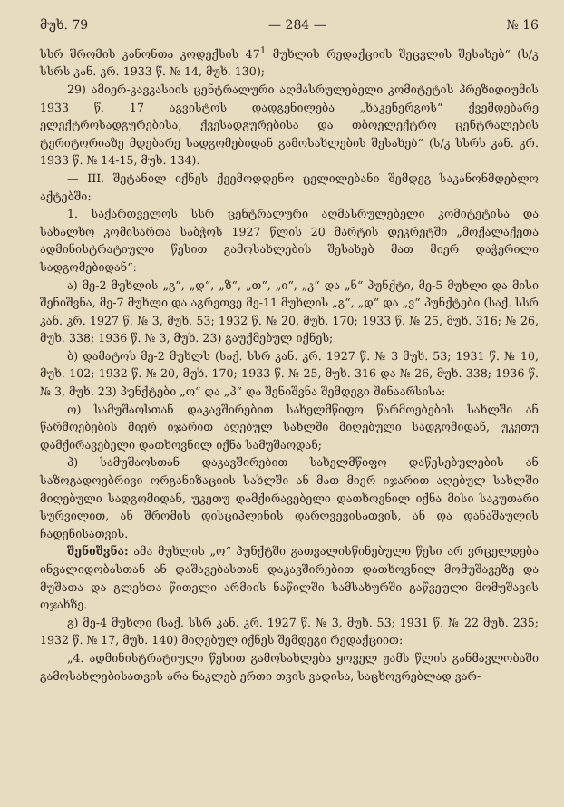მუხ. 79 — 284 — № 16
სსრ შრომის კანონთა კოდექსის 47<sup>1</sup> მუხლის რედაქციის შეცვლის შესახებ“ (ს/კ სსრს კან. კრ. 1933 წ. № 14, მუხ. 130);
29) ამიერ-კავკასიის ცენტრალური აღმასრულებელი კომიტეტის პრეზიდიუმის 1933 წ. 17 აგვისტოს დადგენილება „ხაკენერგოს“ ქვემდებარე ელექტროსადგურებისა, ქვესადგურებისა და თბოელექტრო ცენტრალების ტერიტორიაზე მდებარე სადგომებიდან გამოსახლების შესახებ“ (ს/კ სსრს კან. კრ. 1933 წ. № 14-15, მუხ. 134).
— III. შეტანილ იქნეს ქვემოდდენო ცვლილებანი შემდეგ საკანონმდებლო აქტებში:
1. საქართველოს სსრ ცენტრალური აღმასრულებელი კომიტეტისა და სახალხო კომისართა საბჭოს 1927 წლის 20 მარტის დეკრეტში „მოქალაქეთა ადმინისტრატიული წესით გამოსახლების შესახებ მათ მიერ დაჭერილი სადგომებიდან“:
ა) მე-2 მუხლის „გ“, „დ“, „ზ“, „თ“, „ი“, „კ“ და „ნ“ პუნქტი, მე-5 მუხლი და მისი შენიშვნა, მე-7 მუხლი და აგრეთვე მე-11 მუხლის „გ“, „დ“ და „ვ“ პუნქტები (საქ. სსრ კან. კრ. 1927 წ. № 3, მუხ. 53; 1932 წ. № 20, მუხ. 170; 1933 წ. № 25, მუხ. 316; № 26, მუხ. 338; 1936 წ. № 3, მუხ. 23) გაუქმებულ იქნეს;
ბ) დამატოს მე-2 მუხლს (საქ. სსრ კან. კრ. 1927 წ. № 3 მუხ. 53; 1931 წ. № 10, მუხ. 102; 1932 წ. № 20, მუხ. 170; 1933 წ. № 25, მუხ. 316 და № 26, მუხ. 338; 1936 წ. № 3, მუხ. 23) პუნქტები „ო“ და „პ“ და შენიშვნა შემდეგი შინაარსისა:
ო) სამუშაოსთან დაკავშირებით სახელმწიფო წარმოებების სახლში ან წარმოებების მიერ იჯარით აღებულ სახლში მიღებული სადგომიდან, უკეთუ დამქირავებელი დათხოვნილ იქნა სამუშაოდან;
პ) სამუშაოსთან დაკავშირებით სახელმწიფო დაწესებულების ან საზოგადოებრივი ორგანიზაციის სახლში ან მათ მიერ იჯარით აღებულ სახლში მიღებული სადგომიდან, უკეთუ დამქირავებელი დათხოვნილ იქნა მისი საკუთარი სურვილით, ან შრომის დისციპლინის დარღვევისათვის, ან და დანაშაულის ჩადენისათვის.
შენიშვნა: ამა მუხლის „ო“ პუნქტში გათვალისწინებული წესი არ ვრცელდება ინვალიდობასთან ან დაშავებასთან დაკავშირებით დათხოვნილ მომუშავეზე და მუშათა და გლეხთა წითელი არმიის ნაწილში სამსახურში გაწვეული მომუშავის ოჯახზე.
გ) მე-4 მუხლი (საქ. სსრ კან. კრ. 1927 წ. № 3, მუხ. 53; 1931 წ. № 22 მუხ. 235; 1932 წ. № 17, მუხ. 140) მიღებულ იქნეს შემდეგი რედაქციით:
„4. ადმინისტრატიული წესით გამოსახლება ყოველ ჟამს წლის განმავლობაში გამოსახლებისათვის არა ნაკლებ ერთი თვის ვადისა, საცხოვრებლად ვარ-